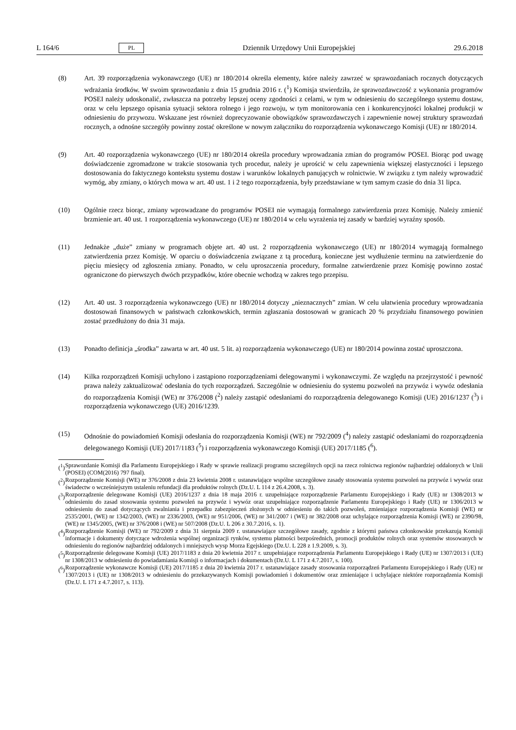L 164/6 PL Dziennik Urzędowy Unii Europejskiej 29.6.2018
(8) Art. 39 rozporządzenia wykonawczego (UE) nr 180/2014 określa elementy, które należy zawrzeć w sprawozdaniach rocznych dotyczących wdrażania środków. W swoim sprawozdaniu z dnia 15 grudnia 2016 r. (<sup>1</sup>) Komisja stwierdziła, że sprawozdawczość z wykonania programów POSEI należy udoskonalić, zwłaszcza na potrzeby lepszej oceny zgodności z celami, w tym w odniesieniu do szczególnego systemu dostaw, oraz w celu lepszego opisania sytuacji sektora rolnego i jego rozwoju, w tym monitorowania cen i konkurencyjności lokalnej produkcji w odniesieniu do przywozu. Wskazane jest również doprecyzowanie obowiązków sprawozdawczych i zapewnienie nowej struktury sprawozdań rocznych, a odnośne szczegóły powinny zostać określone w nowym załączniku do rozporządzenia wykonawczego Komisji (UE) nr 180/2014.
(9) Art. 40 rozporządzenia wykonawczego (UE) nr 180/2014 określa procedury wprowadzania zmian do programów POSEI. Biorąc pod uwagę doświadczenie zgromadzone w trakcie stosowania tych procedur, należy je uprościć w celu zapewnienia większej elastyczności i lepszego dostosowania do faktycznego kontekstu systemu dostaw i warunków lokalnych panujących w rolnictwie. W związku z tym należy wprowadzić wymóg, aby zmiany, o których mowa w art. 40 ust. 1 i 2 tego rozporządzenia, były przedstawiane w tym samym czasie do dnia 31 lipca.
(10) Ogólnie rzecz biorąc, zmiany wprowadzane do programów POSEI nie wymagają formalnego zatwierdzenia przez Komisję. Należy zmienić brzmienie art. 40 ust. 1 rozporządzenia wykonawczego (UE) nr 180/2014 w celu wyrażenia tej zasady w bardziej wyraźny sposób.
(11) Jednakże „duże” zmiany w programach objęte art. 40 ust. 2 rozporządzenia wykonawczego (UE) nr 180/2014 wymagają formalnego zatwierdzenia przez Komisję. W oparciu o doświadczenia związane z tą procedurą, konieczne jest wydłużenie terminu na zatwierdzenie do pięciu miesięcy od zgłoszenia zmiany. Ponadto, w celu uproszczenia procedury, formalne zatwierdzenie przez Komisję powinno zostać ograniczone do pierwszych dwóch przypadków, które obecnie wchodzą w zakres tego przepisu.
(12) Art. 40 ust. 3 rozporządzenia wykonawczego (UE) nr 180/2014 dotyczy „nieznacznych” zmian. W celu ułatwienia procedury wprowadzania dostosowań finansowych w państwach członkowskich, termin zgłaszania dostosowań w granicach 20 % przydziału finansowego powinien zostać przedłużony do dnia 31 maja.
(13) Ponadto definicja „środka” zawarta w art. 40 ust. 5 lit. a) rozporządzenia wykonawczego (UE) nr 180/2014 powinna zostać uproszczona.
(14) Kilka rozporządzeń Komisji uchylono i zastąpiono rozporządzeniami delegowanymi i wykonawczymi. Ze względu na przejrzystość i pewność prawa należy zaktualizować odesłania do tych rozporządzeń. Szczególnie w odniesieniu do systemu pozwoleń na przywóz i wywóz odesłania do rozporządzenia Komisji (WE) nr 376/2008 (<sup>2</sup>) należy zastąpić odesłaniami do rozporządzenia delegowanego Komisji (UE) 2016/1237 (<sup>3</sup>) i rozporządzenia wykonawczego (UE) 2016/1239.
(15) Odnośnie do powiadomień Komisji odesłania do rozporządzenia Komisji (WE) nr 792/2009 (<sup>4</sup>) należy zastąpić odesłaniami do rozporządzenia delegowanego Komisji (UE) 2017/1183 (<sup>5</sup>) i rozporządzenia wykonawczego Komisji (UE) 2017/1185 (<sup>6</sup>).
(<sup>1</sup>)
Sprawozdanie Komisji dla Parlamentu Europejskiego i Rady w sprawie realizacji programu szczególnych opcji na rzecz rolnictwa regionów najbardziej oddalonych w Unii (POSEI) (COM(2016) 797 final).
(<sup>2</sup>)
Rozporządzenie Komisji (WE) nr 376/2008 z dnia 23 kwietnia 2008 r. ustanawiające wspólne szczegółowe zasady stosowania systemu pozwoleń na przywóz i wywóz oraz świadectw o wcześniejszym ustaleniu refundacji dla produktów rolnych (Dz.U. L 114 z 26.4.2008, s. 3).
(<sup>3</sup>)
Rozporządzenie delegowane Komisji (UE) 2016/1237 z dnia 18 maja 2016 r. uzupełniające rozporządzenie Parlamentu Europejskiego i Rady (UE) nr 1308/2013 w odniesieniu do zasad stosowania systemu pozwoleń na przywóz i wywóz oraz uzupełniające rozporządzenie Parlamentu Europejskiego i Rady (UE) nr 1306/2013 w odniesieniu do zasad dotyczących zwalniania i przepadku zabezpieczeń złożonych w odniesieniu do takich pozwoleń, zmieniające rozporządzenia Komisji (WE) nr 2535/2001, (WE) nr 1342/2003, (WE) nr 2336/2003, (WE) nr 951/2006, (WE) nr 341/2007 i (WE) nr 382/2008 oraz uchylające rozporządzenia Komisji (WE) nr 2390/98, (WE) nr 1345/2005, (WE) nr 376/2008 i (WE) nr 507/2008 (Dz.U. L 206 z 30.7.2016, s. 1).
(<sup>4</sup>)
Rozporządzenie Komisji (WE) nr 792/2009 z dnia 31 sierpnia 2009 r. ustanawiające szczegółowe zasady, zgodnie z którymi państwa członkowskie przekazują Komisji informacje i dokumenty dotyczące wdrożenia wspólnej organizacji rynków, systemu płatności bezpośrednich, promocji produktów rolnych oraz systemów stosowanych w odniesieniu do regionów najbardziej oddalonych i mniejszych wysp Morza Egejskiego (Dz.U. L 228 z 1.9.2009, s. 3).
(<sup>5</sup>)
Rozporządzenie delegowane Komisji (UE) 2017/1183 z dnia 20 kwietnia 2017 r. uzupełniające rozporządzenia Parlamentu Europejskiego i Rady (UE) nr 1307/2013 i (UE) nr 1308/2013 w odniesieniu do powiadamiania Komisji o informacjach i dokumentach (Dz.U. L 171 z 4.7.2017, s. 100).
(<sup>6</sup>)
Rozporządzenie wykonawcze Komisji (UE) 2017/1185 z dnia 20 kwietnia 2017 r. ustanawiające zasady stosowania rozporządzeń Parlamentu Europejskiego i Rady (UE) nr 1307/2013 i (UE) nr 1308/2013 w odniesieniu do przekazywanych Komisji powiadomień i dokumentów oraz zmieniające i uchylające niektóre rozporządzenia Komisji (Dz.U. L 171 z 4.7.2017, s. 113).